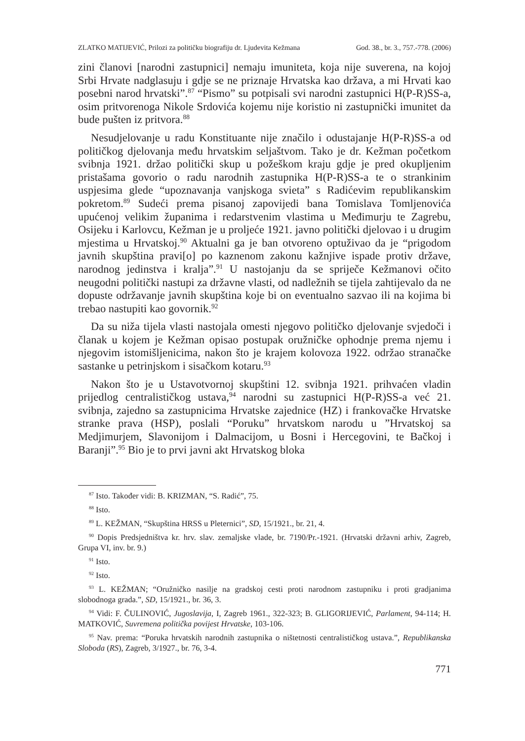ZLATKO MATIJEVIĆ, Prilozi za političku biografiju dr. Ljudevita Kežmana God. 38., br. 3., 757.-778. (2006)
zini članovi [narodni zastupnici] nemaju imuniteta, koja nije suverena, na kojoj Srbi Hrvate nadglasuju i gdje se ne priznaje Hrvatska kao država, a mi Hrvati kao posebni narod hrvatski”.<sup>87</sup> “Pismo” su potpisali svi narodni zastupnici H(P-R)SS-a, osim pritvorenoga Nikole Srdovića kojemu nije koristio ni zastupnički imunitet da bude pušten iz pritvora.<sup>88</sup>
Nesudjelovanje u radu Konstituante nije značilo i odustajanje H(P-R)SS-a od političkog djelovanja među hrvatskim seljaštvom. Tako je dr. Kežman početkom svibnja 1921. držao politički skup u požeškom kraju gdje je pred okupljenim pristašama govorio o radu narodnih zastupnika H(P-R)SS-a te o strankinim uspjesima glede “upoznavanja vanjskoga svieta” s Radićevim republikanskim pokretom.<sup>89</sup> Sudeći prema pisanoj zapovijedi bana Tomislava Tomljenovića upućenoj velikim županima i redarstvenim vlastima u Međimurju te Zagrebu, Osijeku i Karlovcu, Kežman je u proljeće 1921. javno politički djelovao i u drugim mjestima u Hrvatskoj.<sup>90</sup> Aktualni ga je ban otvoreno optuživao da je “prigodom javnih skupština pravi[o] po kaznenom zakonu kažnjive ispade protiv države, narodnog jedinstva i kralja”.<sup>91</sup> U nastojanju da se spriječe Kežmanovi očito neugodni politički nastupi za državne vlasti, od nadležnih se tijela zahtijevalo da ne dopuste održavanje javnih skupština koje bi on eventualno sazvao ili na kojima bi trebao nastupiti kao govornik.<sup>92</sup>
Da su niža tijela vlasti nastojala omesti njegovo političko djelovanje svjedoči i članak u kojem je Kežman opisao postupak oružničke ophodnje prema njemu i njegovim istomišljenicima, nakon što je krajem kolovoza 1922. održao stranačke sastanke u petrinjskom i sisačkom kotaru.<sup>93</sup>
Nakon što je u Ustavotvornoj skupštini 12. svibnja 1921. prihvaćen vladin prijedlog centralističkog ustava,<sup>94</sup> narodni su zastupnici H(P-R)SS-a već 21. svibnja, zajedno sa zastupnicima Hrvatske zajednice (HZ) i frankovačke Hrvatske stranke prava (HSP), poslali “Poruku” hrvatskom narodu u ”Hrvatskoj sa Medjimurjem, Slavonijom i Dalmacijom, u Bosni i Hercegovini, te Bačkoj i Baranji”.<sup>95</sup> Bio je to prvi javni akt Hrvatskog bloka
<sup>87</sup> Isto. Također vidi: B. KRIZMAN, “S. Radić”, 75.
<sup>88</sup> Isto.
<sup>89</sup> L. KEŽMAN, “Skupština HRSS u Pleternici”, SD, 15/1921., br. 21, 4.
<sup>90</sup> Dopis Predsjedništva kr. hrv. slav. zemaljske vlade, br. 7190/Pr.-1921. (Hrvatski državni arhiv, Zagreb, Grupa VI, inv. br. 9.)
<sup>91</sup> Isto.
<sup>92</sup> Isto.
<sup>93</sup> L. KEŽMAN; “Oružničko nasilje na gradskoj cesti proti narodnom zastupniku i proti gradjanima slobodnoga grada.”, SD, 15/1921., br. 36, 3.
<sup>94</sup> Vidi: F. ČULINOVIĆ, Jugoslavija, I, Zagreb 1961., 322-323; B. GLIGORIJEVIĆ, Parlament, 94-114; H. MATKOVIĆ, Suvremena politička povijest Hrvatske, 103-106.
<sup>95</sup> Nav. prema: “Poruka hrvatskih narodnih zastupnika o ništetnosti centralističkog ustava.”, Republikanska Sloboda (RS), Zagreb, 3/1927., br. 76, 3-4.
771